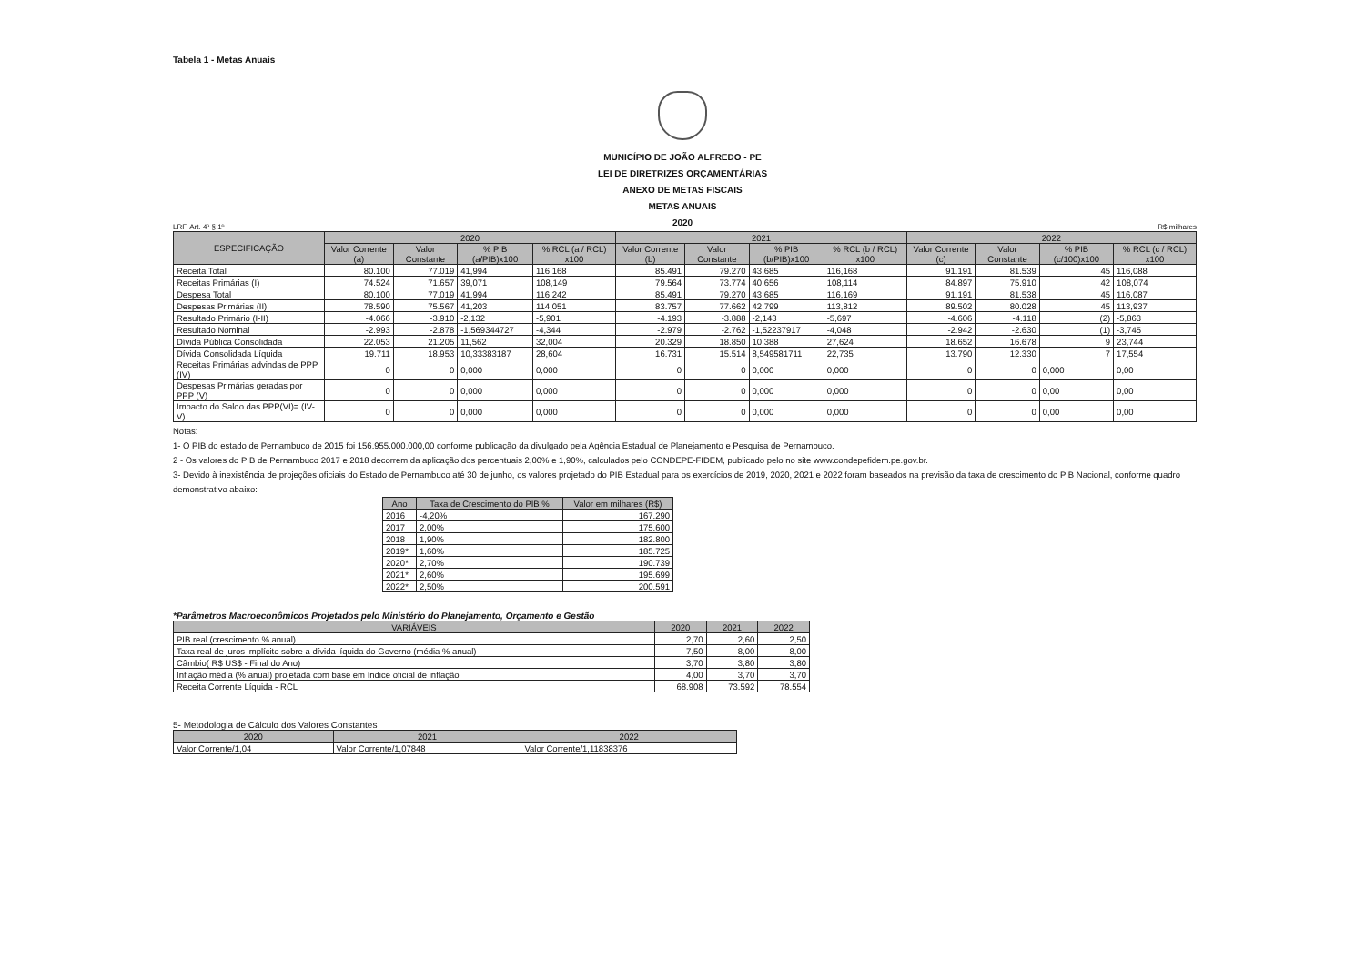Tabela 1 - Metas Anuais
MUNICÍPIO DE JOÃO ALFREDO - PE
LEI DE DIRETRIZES ORÇAMENTÁRIAS
ANEXO DE METAS FISCAIS
METAS ANUAIS
2020
LRF, Art. 4º § 1º R$ milhares
| ESPECIFICAÇÃO | 2020 | | | | 2021 | | | | 2022 | | | |
| --- | --- | --- | --- | --- | --- | --- | --- | --- | --- | --- | --- | --- |
| | Valor Corrente (a) | Valor Constante | % PIB (a/PIB)x100 | % RCL (a / RCL) x100 | Valor Corrente (b) | Valor Constante | % PIB (b/PIB)x100 | % RCL (b / RCL) x100 | Valor Corrente (c) | Valor Constante | % PIB (c/100)x100 | % RCL (c / RCL) x100 |
| Receita Total | 80.100 | 77.019 | 41,994 | 116,168 | 85.491 | 79.270 | 43,685 | 116,168 | 91.191 | 81.539 | 45 | 116,088 |
| Receitas Primárias (I) | 74.524 | 71.657 | 39,071 | 108,149 | 79.564 | 73.774 | 40,656 | 108,114 | 84.897 | 75.910 | 42 | 108,074 |
| Despesa Total | 80.100 | 77.019 | 41,994 | 116,242 | 85.491 | 79.270 | 43,685 | 116,169 | 91.191 | 81.538 | 45 | 116,087 |
| Despesas Primárias (II) | 78.590 | 75.567 | 41,203 | 114,051 | 83.757 | 77.662 | 42,799 | 113,812 | 89.502 | 80.028 | 45 | 113,937 |
| Resultado Primário (I-II) | -4.066 | -3.910 | -2,132 | -5,901 | -4.193 | -3.888 | -2,143 | -5,697 | -4.606 | -4.118 | (2) | -5,863 |
| Resultado Nominal | -2.993 | -2.878 | -1,569344727 | -4,344 | -2.979 | -2.762 | -1,52237917 | -4,048 | -2.942 | -2.630 | (1) | -3,745 |
| Dívida Pública Consolidada | 22.053 | 21.205 | 11,562 | 32,004 | 20.329 | 18.850 | 10,388 | 27,624 | 18.652 | 16.678 | 9 | 23,744 |
| Dívida Consolidada Líquida | 19.711 | 18.953 | 10,33383187 | 28,604 | 16.731 | 15.514 | 8,549581711 | 22,735 | 13.790 | 12.330 | 7 | 17,554 |
| Receitas Primárias advindas de PPP (IV) | 0 | 0 | 0,000 | 0,000 | 0 | 0 | 0,000 | 0,000 | 0 | 0 | 0,000 | 0,00 |
| Despesas Primárias geradas por PPP (V) | 0 | 0 | 0,000 | 0,000 | 0 | 0 | 0,000 | 0,000 | 0 | 0 | 0,00 | 0,00 |
| Impacto do Saldo das PPP(VI)= (IV-V) | 0 | 0 | 0,000 | 0,000 | 0 | 0 | 0,000 | 0,000 | 0 | 0 | 0,00 | 0,00 |
Notas:
1- O PIB do estado de Pernambuco de 2015 foi 156.955.000.000,00 conforme publicação da divulgado pela Agência Estadual de Planejamento e Pesquisa de Pernambuco.
2 - Os valores do PIB de Pernambuco 2017 e 2018 decorrem da aplicação dos percentuais 2,00% e 1,90%, calculados pelo CONDEPE-FIDEM, publicado pelo no site www.condepefidem.pe.gov.br.
3- Devido à inexistência de projeções oficiais do Estado de Pernambuco até 30 de junho, os valores projetado do PIB Estadual para os exercícios de 2019, 2020, 2021 e 2022 foram baseados na previsão da taxa de crescimento do PIB Nacional, conforme quadro demonstrativo abaixo:
| Ano | Taxa de Crescimento do PIB % | Valor em milhares (R$) |
| --- | --- | --- |
| 2016 | -4,20% | 167.290 |
| 2017 | 2,00% | 175.600 |
| 2018 | 1,90% | 182.800 |
| 2019* | 1,60% | 185.725 |
| 2020* | 2,70% | 190.739 |
| 2021* | 2,60% | 195.699 |
| 2022* | 2,50% | 200.591 |
*Parâmetros Macroeconômicos Projetados pelo Ministério do Planejamento, Orçamento e Gestão
| VARIÁVEIS | 2020 | 2021 | 2022 |
| --- | --- | --- | --- |
| PIB real (crescimento % anual) | 2,70 | 2,60 | 2,50 |
| Taxa real de juros implícito sobre a dívida líquida do Governo (média % anual) | 7,50 | 8,00 | 8,00 |
| Câmbio( R$ US$ - Final do Ano) | 3,70 | 3,80 | 3,80 |
| Inflação média (% anual) projetada com base em índice oficial de inflação | 4,00 | 3,70 | 3,70 |
| Receita Corrente Líquida - RCL | 68.908 | 73.592 | 78.554 |
5- Metodologia de Cálculo dos Valores Constantes
| 2020 | 2021 | 2022 |
| --- | --- | --- |
| Valor Corrente/1,04 | Valor Corrente/1,07848 | Valor Corrente/1,11838376 |